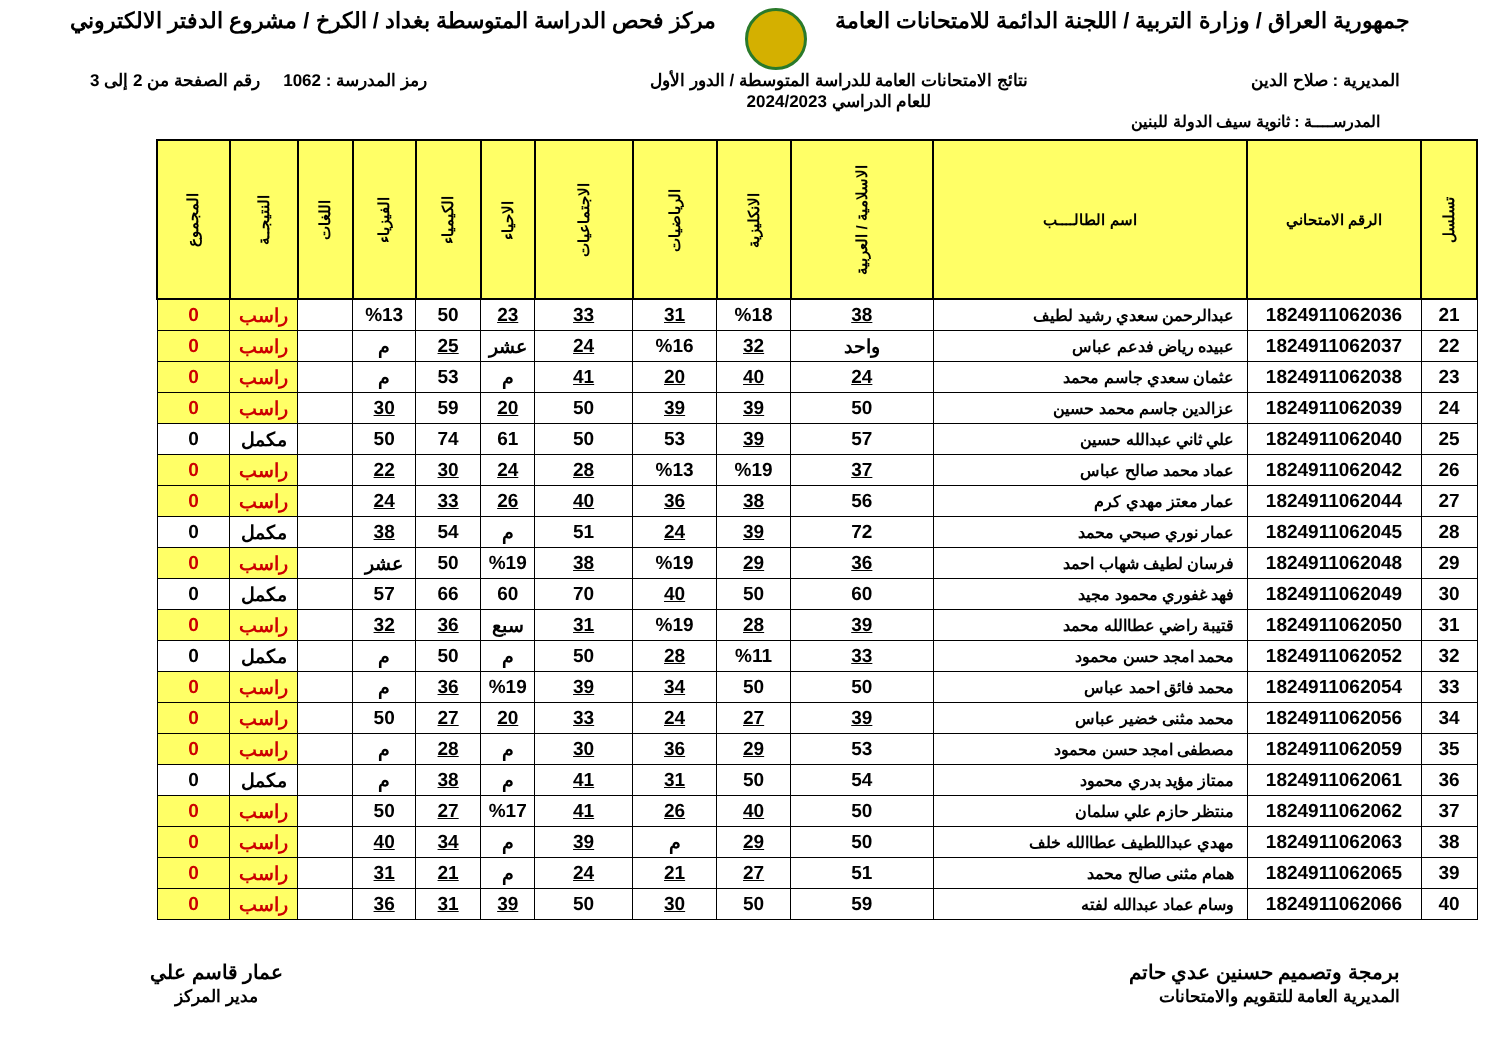جمهورية العراق / وزارة التربية / اللجنة الدائمة للامتحانات العامة
مركز فحص الدراسة المتوسطة بغداد / الكرخ / مشروع الدفتر الالكتروني
المديرية : صلاح الدين نتائج الامتحانات العامة للدراسة المتوسطة / الدور الأول
للعام الدراسي 2024/2023
رمز المدرسة : 1062 رقم الصفحة من 2 إلى 3
المدرســــة : ثانوية سيف الدولة للبنين
| تسلسل | الرقم الامتحاني | اسم الطالــــب | الاسلامية / العربية | الانكليزية | الرياضيات | الاجتماعيات | الاحياء | الكيمياء | الفيزياء | اللغات | النتيجــة | المجموع |
| --- | --- | --- | --- | --- | --- | --- | --- | --- | --- | --- | --- | --- |
| 21 | 1824911062036 | عبدالرحمن سعدي رشيد لطيف | 38 | %18 | 31 | 33 | 23 | 50 | %13 | | راسب | 0 |
| 22 | 1824911062037 | عبيده رياض فدعم عباس | واحد | 32 | %16 | 24 | عشر | 25 | م | | راسب | 0 |
| 23 | 1824911062038 | عثمان سعدي جاسم محمد | 24 | 40 | 20 | 41 | م | 53 | م | | راسب | 0 |
| 24 | 1824911062039 | عزالدين جاسم محمد حسين | 50 | 39 | 39 | 50 | 20 | 59 | 30 | | راسب | 0 |
| 25 | 1824911062040 | علي ثاني عبدالله حسين | 57 | 39 | 53 | 50 | 61 | 74 | 50 | | مكمل | 0 |
| 26 | 1824911062042 | عماد محمد صالح عباس | 37 | %19 | %13 | 28 | 24 | 30 | 22 | | راسب | 0 |
| 27 | 1824911062044 | عمار معتز مهدي كرم | 56 | 38 | 36 | 40 | 26 | 33 | 24 | | راسب | 0 |
| 28 | 1824911062045 | عمار نوري صبحي محمد | 72 | 39 | 24 | 51 | م | 54 | 38 | | مكمل | 0 |
| 29 | 1824911062048 | فرسان لطيف شهاب احمد | 36 | 29 | %19 | 38 | %19 | 50 | عشر | | راسب | 0 |
| 30 | 1824911062049 | فهد غفوري محمود مجيد | 60 | 50 | 40 | 70 | 60 | 66 | 57 | | مكمل | 0 |
| 31 | 1824911062050 | قتيبة راضي عطاالله محمد | 39 | 28 | %19 | 31 | سبع | 36 | 32 | | راسب | 0 |
| 32 | 1824911062052 | محمد امجد حسن محمود | 33 | %11 | 28 | 50 | م | 50 | م | | مكمل | 0 |
| 33 | 1824911062054 | محمد فائق احمد عباس | 50 | 50 | 34 | 39 | %19 | 36 | م | | راسب | 0 |
| 34 | 1824911062056 | محمد مثنى خضير عباس | 39 | 27 | 24 | 33 | 20 | 27 | 50 | | راسب | 0 |
| 35 | 1824911062059 | مصطفى امجد حسن محمود | 53 | 29 | 36 | 30 | م | 28 | م | | راسب | 0 |
| 36 | 1824911062061 | ممتاز مؤيد بدري محمود | 54 | 50 | 31 | 41 | م | 38 | م | | مكمل | 0 |
| 37 | 1824911062062 | منتظر حازم علي سلمان | 50 | 40 | 26 | 41 | %17 | 27 | 50 | | راسب | 0 |
| 38 | 1824911062063 | مهدي عبداللطيف عطاالله خلف | 50 | 29 | م | 39 | م | 34 | 40 | | راسب | 0 |
| 39 | 1824911062065 | همام مثنى صالح محمد | 51 | 27 | 21 | 24 | م | 21 | 31 | | راسب | 0 |
| 40 | 1824911062066 | وسام عماد عبدالله لفته | 59 | 50 | 30 | 50 | 39 | 31 | 36 | | راسب | 0 |
برمجة وتصميم حسنين عدي حاتم
المديرية العامة للتقويم والامتحانات
عمار قاسم علي
مدير المركز